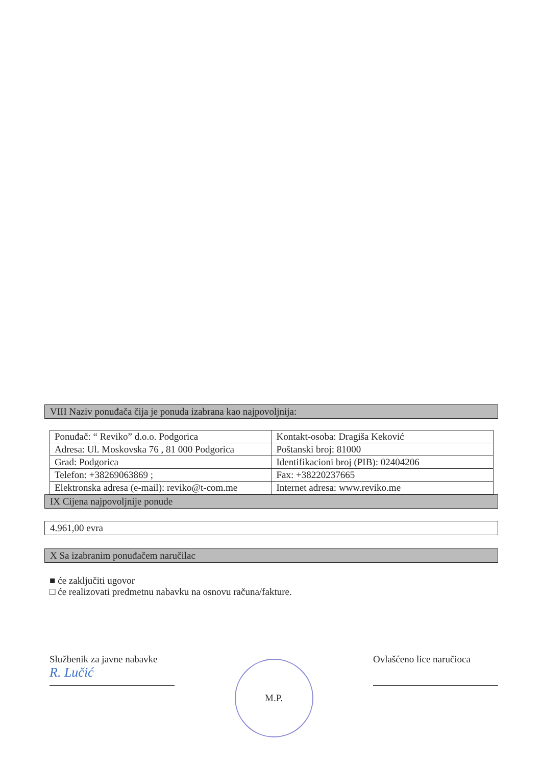VIII Naziv ponuđača čija je ponuda izabrana kao najpovoljnija:
| Ponuđač: “ Reviko” d.o.o. Podgorica | Kontakt-osoba: Dragiša Keković |
| Adresa: Ul. Moskovska 76 , 81 000 Podgorica | Poštanski broj: 81000 |
| Grad: Podgorica | Identifikacioni broj (PIB): 02404206 |
| Telefon: +38269063869 ; | Fax: +38220237665 |
| Elektronska adresa (e-mail): reviko@t-com.me | Internet adresa: www.reviko.me |
IX Cijena najpovoljnije ponude
4.961,00 evra
X Sa izabranim ponuđačem naručilac
■ će zaključiti ugovor
□ će realizovati predmetnu nabavku na osnovu računa/fakture.
Službenik za javne nabavke
R. Lučić
M.P.
Ovlašćeno lice naručioca